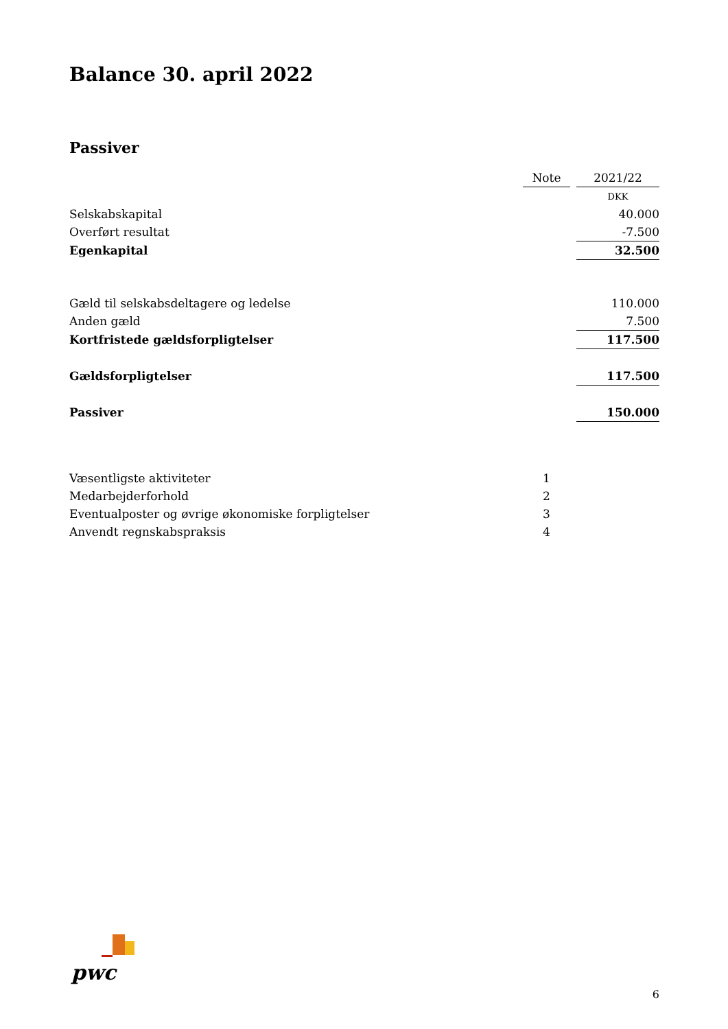Balance 30. april 2022
Passiver
| | Note | | 2021/22 |
| --- | --- | --- | --- |
| | | | DKK |
| Selskabskapital | | | 40.000 |
| Overført resultat | | | -7.500 |
| Egenkapital | | | 32.500 |
| Gæld til selskabsdeltagere og ledelse | | | 110.000 |
| Anden gæld | | | 7.500 |
| Kortfristede gældsforpligtelser | | | 117.500 |
| Gældsforpligtelser | | | 117.500 |
| Passiver | | | 150.000 |
| Væsentligste aktiviteter | 1 | | |
| Medarbejderforhold | 2 | | |
| Eventualposter og øvrige økonomiske forpligtelser | 3 | | |
| Anvendt regnskabspraksis | 4 | | |
pwc
6